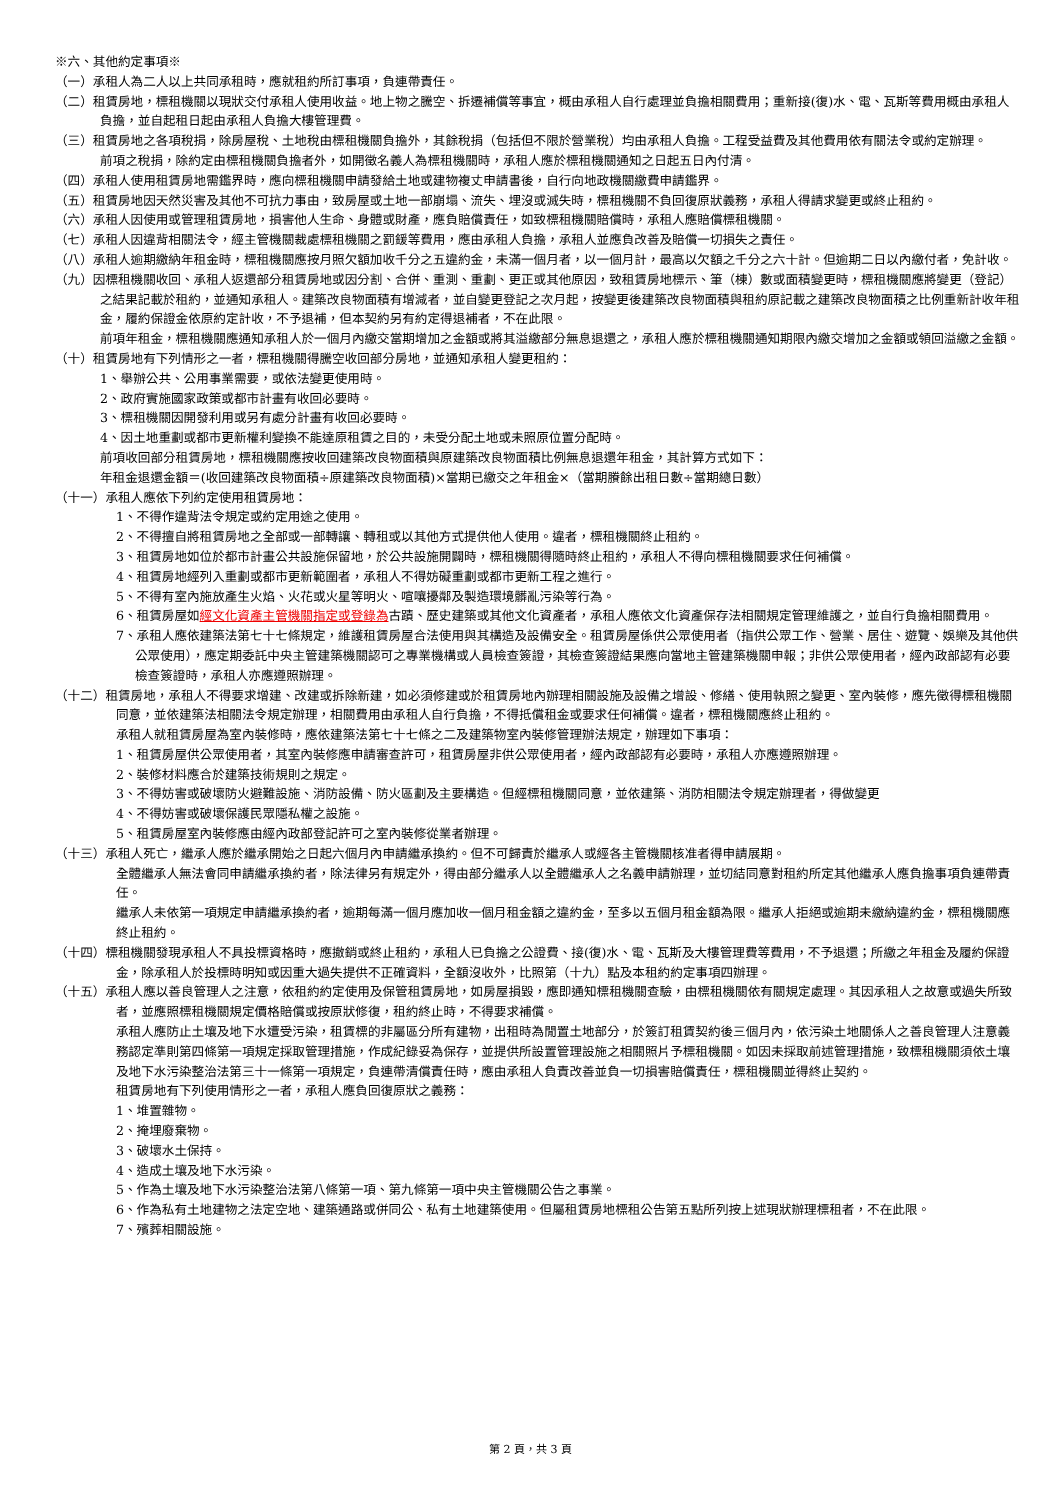※六、其他約定事項※
（一）承租人為二人以上共同承租時，應就租約所訂事項，負連帶責任。
（二）租賃房地，標租機關以現狀交付承租人使用收益。地上物之騰空、拆遷補償等事宜，概由承租人自行處理並負擔相關費用；重新接(復)水、電、瓦斯等費用概由承租人負擔，並自起租日起由承租人負擔大樓管理費。
（三）租賃房地之各項稅捐，除房屋稅、土地稅由標租機關負擔外，其餘稅捐（包括但不限於營業稅）均由承租人負擔。工程受益費及其他費用依有關法令或約定辦理。
前項之稅捐，除約定由標租機關負擔者外，如開徵名義人為標租機關時，承租人應於標租機關通知之日起五日內付清。
（四）承租人使用租賃房地需鑑界時，應向標租機關申請發給土地或建物複丈申請書後，自行向地政機關繳費申請鑑界。
（五）租賃房地因天然災害及其他不可抗力事由，致房屋或土地一部崩塌、流失、埋沒或滅失時，標租機關不負回復原狀義務，承租人得請求變更或終止租約。
（六）承租人因使用或管理租賃房地，損害他人生命、身體或財產，應負賠償責任，如致標租機關賠償時，承租人應賠償標租機關。
（七）承租人因違背相關法令，經主管機關裁處標租機關之罰鍰等費用，應由承租人負擔，承租人並應負改善及賠償一切損失之責任。
（八）承租人逾期繳納年租金時，標租機關應按月照欠額加收千分之五違約金，未滿一個月者，以一個月計，最高以欠額之千分之六十計。但逾期二日以內繳付者，免計收。
（九）因標租機關收回、承租人返還部分租賃房地或因分割、合併、重測、重劃、更正或其他原因，致租賃房地標示、筆（棟）數或面積變更時，標租機關應將變更（登記）之結果記載於租約，並通知承租人。建築改良物面積有增減者，並自變更登記之次月起，按變更後建築改良物面積與租約原記載之建築改良物面積之比例重新計收年租金，履約保證金依原約定計收，不予退補，但本契約另有約定得退補者，不在此限。
前項年租金，標租機關應通知承租人於一個月內繳交當期增加之金額或將其溢繳部分無息退還之，承租人應於標租機關通知期限內繳交增加之金額或領回溢繳之金額。
（十）租賃房地有下列情形之一者，標租機關得騰空收回部分房地，並通知承租人變更租約：
1、舉辦公共、公用事業需要，或依法變更使用時。
2、政府實施國家政策或都市計畫有收回必要時。
3、標租機關因開發利用或另有處分計畫有收回必要時。
4、因土地重劃或都市更新權利變換不能達原租賃之目的，未受分配土地或未照原位置分配時。
前項收回部分租賃房地，標租機關應按收回建築改良物面積與原建築改良物面積比例無息退還年租金，其計算方式如下：
年租金退還金額＝(收回建築改良物面積÷原建築改良物面積)×當期已繳交之年租金×（當期賸餘出租日數÷當期總日數）
（十一）承租人應依下列約定使用租賃房地：
1、不得作違背法令規定或約定用途之使用。
2、不得擅自將租賃房地之全部或一部轉讓、轉租或以其他方式提供他人使用。違者，標租機關終止租約。
3、租賃房地如位於都市計畫公共設施保留地，於公共設施開闢時，標租機關得隨時終止租約，承租人不得向標租機關要求任何補償。
4、租賃房地經列入重劃或都市更新範圍者，承租人不得妨礙重劃或都市更新工程之進行。
5、不得有室內施放產生火焰、火花或火星等明火、喧嚷擾鄰及製造環境髒亂污染等行為。
6、租賃房屋如經文化資產主管機關指定或登錄為古蹟、歷史建築或其他文化資產者，承租人應依文化資產保存法相關規定管理維護之，並自行負擔相關費用。
7、承租人應依建築法第七十七條規定，維護租賃房屋合法使用與其構造及設備安全。租賃房屋係供公眾使用者（指供公眾工作、營業、居住、遊覽、娛樂及其他供公眾使用），應定期委託中央主管建築機關認可之專業機構或人員檢查簽證，其檢查簽證結果應向當地主管建築機關申報；非供公眾使用者，經內政部認有必要檢查簽證時，承租人亦應遵照辦理。
（十二）租賃房地，承租人不得要求增建、改建或拆除新建，如必須修建或於租賃房地內辦理相關設施及設備之增設、修繕、使用執照之變更、室內裝修，應先徵得標租機關同意，並依建築法相關法令規定辦理，相關費用由承租人自行負擔，不得抵償租金或要求任何補償。違者，標租機關應終止租約。
承租人就租賃房屋為室內裝修時，應依建築法第七十七條之二及建築物室內裝修管理辦法規定，辦理如下事項：
1、租賃房屋供公眾使用者，其室內裝修應申請審查許可，租賃房屋非供公眾使用者，經內政部認有必要時，承租人亦應遵照辦理。
2、裝修材料應合於建築技術規則之規定。
3、不得妨害或破壞防火避難設施、消防設備、防火區劃及主要構造。但經標租機關同意，並依建築、消防相關法令規定辦理者，得做變更
4、不得妨害或破壞保護民眾隱私權之設施。
5、租賃房屋室內裝修應由經內政部登記許可之室內裝修從業者辦理。
（十三）承租人死亡，繼承人應於繼承開始之日起六個月內申請繼承換約。但不可歸責於繼承人或經各主管機關核准者得申請展期。
全體繼承人無法會同申請繼承換約者，除法律另有規定外，得由部分繼承人以全體繼承人之名義申請辦理，並切結同意對租約所定其他繼承人應負擔事項負連帶責任。
繼承人未依第一項規定申請繼承換約者，逾期每滿一個月應加收一個月租金額之違約金，至多以五個月租金額為限。繼承人拒絕或逾期未繳納違約金，標租機關應終止租約。
（十四）標租機關發現承租人不具投標資格時，應撤銷或終止租約，承租人已負擔之公證費、接(復)水、電、瓦斯及大樓管理費等費用，不予退還；所繳之年租金及履約保證金，除承租人於投標時明知或因重大過失提供不正確資料，全額沒收外，比照第（十九）點及本租約約定事項四辦理。
（十五）承租人應以善良管理人之注意，依租約約定使用及保管租賃房地，如房屋損毀，應即通知標租機關查驗，由標租機關依有關規定處理。其因承租人之故意或過失所致者，並應照標租機關規定價格賠償或按原狀修復，租約終止時，不得要求補償。
承租人應防止土壤及地下水遭受污染，租賃標的非屬區分所有建物，出租時為閒置土地部分，於簽訂租賃契約後三個月內，依污染土地關係人之善良管理人注意義務認定準則第四條第一項規定採取管理措施，作成紀錄妥為保存，並提供所設置管理設施之相關照片予標租機關。如因未採取前述管理措施，致標租機關須依土壤及地下水污染整治法第三十一條第一項規定，負連帶清償責任時，應由承租人負責改善並負一切損害賠償責任，標租機關並得終止契約。
租賃房地有下列使用情形之一者，承租人應負回復原狀之義務：
1、堆置雜物。
2、掩埋廢棄物。
3、破壞水土保持。
4、造成土壤及地下水污染。
5、作為土壤及地下水污染整治法第八條第一項、第九條第一項中央主管機關公告之事業。
6、作為私有土地建物之法定空地、建築通路或併同公、私有土地建築使用。但屬租賃房地標租公告第五點所列按上述現狀辦理標租者，不在此限。
7、殯葬相關設施。
第 2 頁，共 3 頁